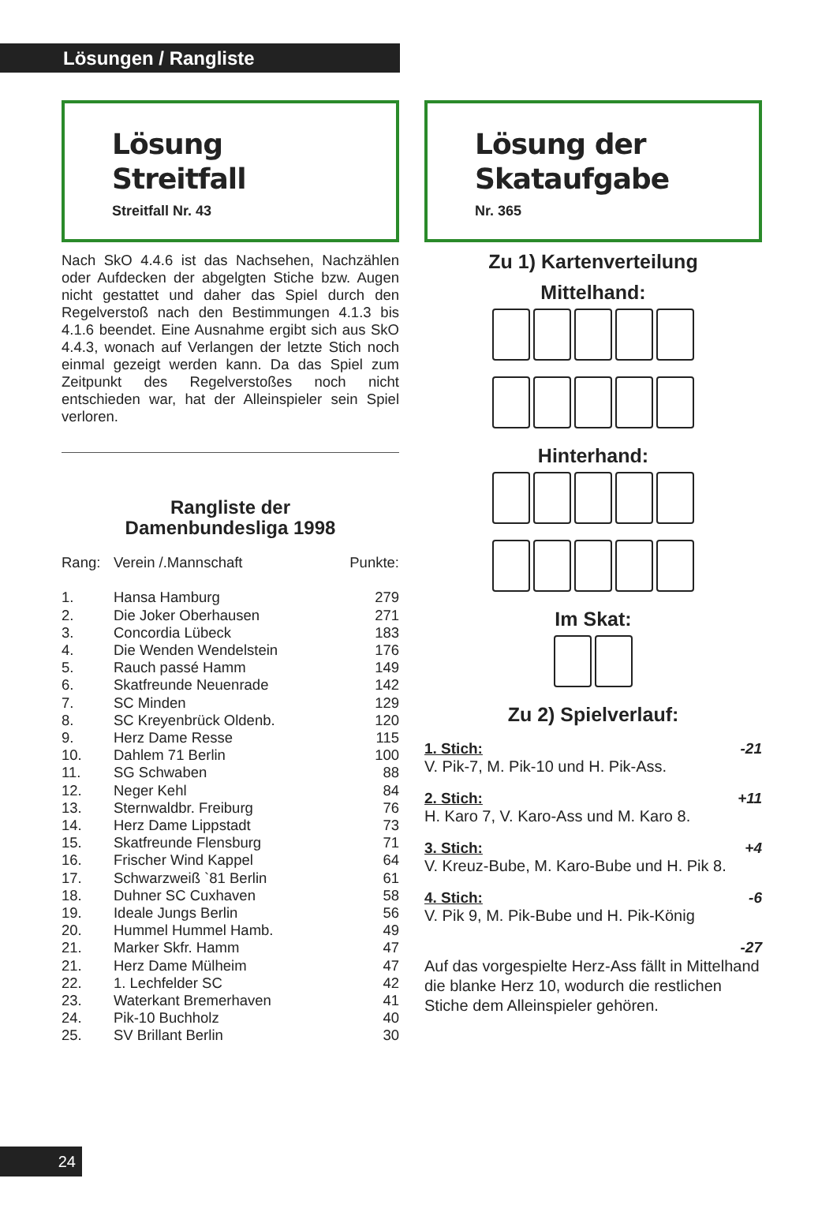Lösungen / Rangliste
Lösung
Streitfall
Streitfall Nr. 43
Nach SkO 4.4.6 ist das Nachsehen, Nachzählen oder Aufdecken der abgelgten Stiche bzw. Augen nicht gestattet und daher das Spiel durch den Regelverstoß nach den Bestimmungen 4.1.3 bis 4.1.6 beendet. Eine Ausnahme ergibt sich aus SkO 4.4.3, wonach auf Verlangen der letzte Stich noch einmal gezeigt werden kann. Da das Spiel zum Zeitpunkt des Regelverstoßes noch nicht entschieden war, hat der Alleinspieler sein Spiel verloren.
Rangliste der
Damenbundesliga 1998
| Rang: | Verein /.Mannschaft | Punkte: |
| --- | --- | --- |
| 1. | Hansa Hamburg | 279 |
| 2. | Die Joker Oberhausen | 271 |
| 3. | Concordia Lübeck | 183 |
| 4. | Die Wenden Wendelstein | 176 |
| 5. | Rauch passé Hamm | 149 |
| 6. | Skatfreunde Neuenrade | 142 |
| 7. | SC Minden | 129 |
| 8. | SC Kreyenbrück Oldenb. | 120 |
| 9. | Herz Dame Resse | 115 |
| 10. | Dahlem 71 Berlin | 100 |
| 11. | SG Schwaben | 88 |
| 12. | Neger Kehl | 84 |
| 13. | Sternwaldbr. Freiburg | 76 |
| 14. | Herz Dame Lippstadt | 73 |
| 15. | Skatfreunde Flensburg | 71 |
| 16. | Frischer Wind Kappel | 64 |
| 17. | Schwarzweiß `81 Berlin | 61 |
| 18. | Duhner SC Cuxhaven | 58 |
| 19. | Ideale Jungs Berlin | 56 |
| 20. | Hummel Hummel Hamb. | 49 |
| 21. | Marker Skfr. Hamm | 47 |
| 21. | Herz Dame Mülheim | 47 |
| 22. | 1. Lechfelder SC | 42 |
| 23. | Waterkant Bremerhaven | 41 |
| 24. | Pik-10 Buchholz | 40 |
| 25. | SV Brillant Berlin | 30 |
Lösung der
Skataufgabe
Nr. 365
Zu 1) Kartenverteilung
Mittelhand:
Hinterhand:
Im Skat:
Zu 2) Spielverlauf:
1. Stich: -21
V. Pik-7, M. Pik-10 und H. Pik-Ass.
2. Stich: +11
H. Karo 7, V. Karo-Ass und M. Karo 8.
3. Stich: +4
V. Kreuz-Bube, M. Karo-Bube und H. Pik 8.
4. Stich: -6
V. Pik 9, M. Pik-Bube und H. Pik-König
-27
Auf das vorgespielte Herz-Ass fällt in Mittelhand die blanke Herz 10, wodurch die restlichen Stiche dem Alleinspieler gehören.
24